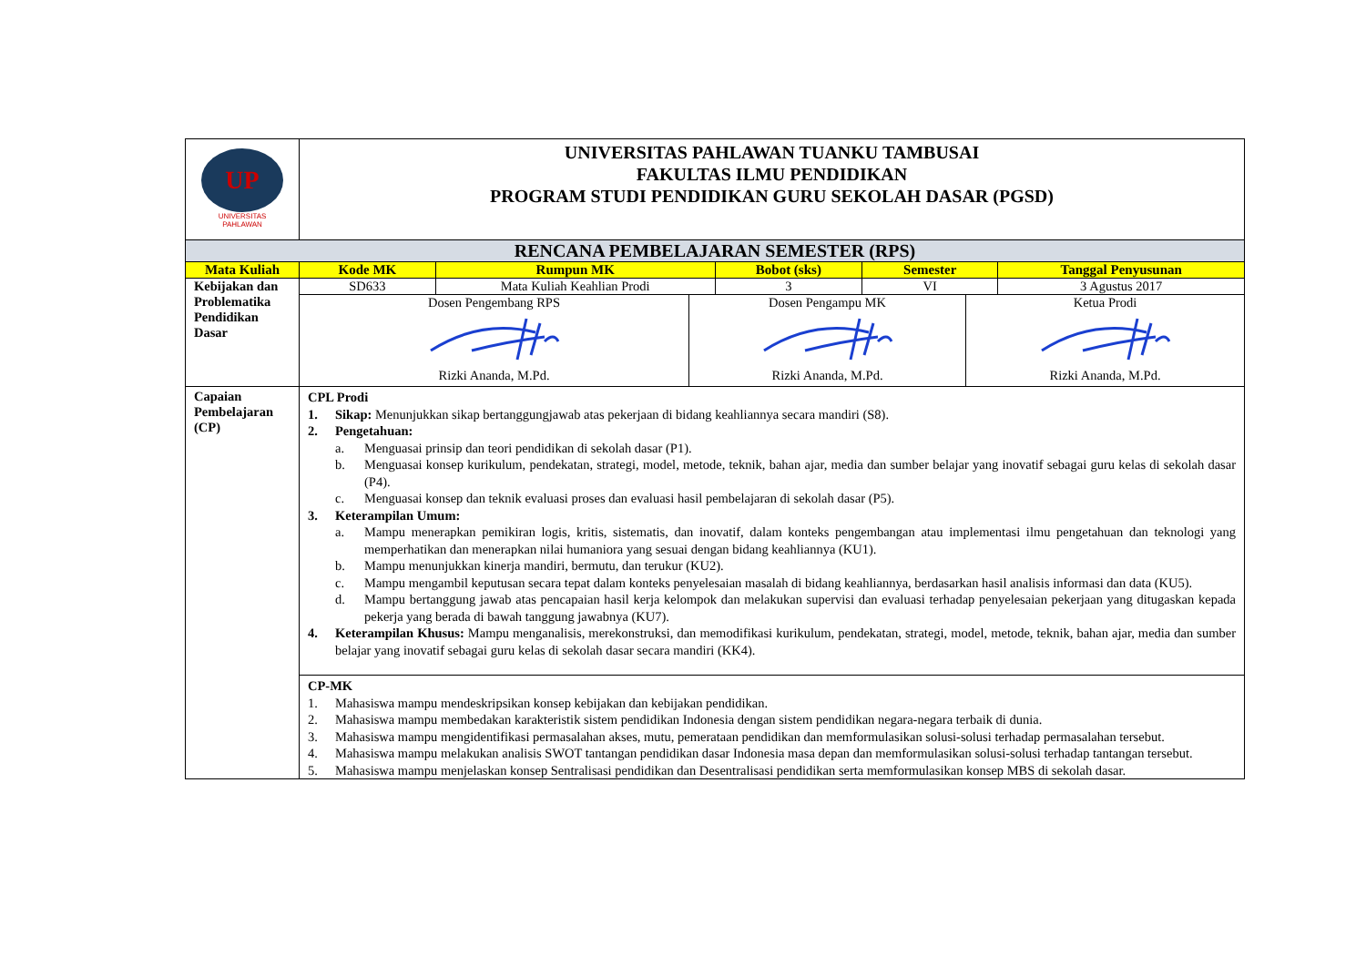| UP UNIVERSITAS PAHLAWAN | UNIVERSITAS PAHLAWAN TUANKU TAMBUSAI FAKULTAS ILMU PENDIDIKAN PROGRAM STUDI PENDIDIKAN GURU SEKOLAH DASAR (PGSD) | | | | |
| RENCANA PEMBELAJARAN SEMESTER (RPS) | | | | | |
| Mata Kuliah | Kode MK | Rumpun MK | Bobot (sks) | Semester | Tanggal Penyusunan |
| Kebijakan dan Problematika Pendidikan Dasar | SD633 | Mata Kuliah Keahlian Prodi | 3 | VI | 3 Agustus 2017 |
| | Dosen Pengembang RPS Rizki Ananda, M.Pd. Dosen Pengampu MK Rizki Ananda, M.Pd. Ketua Prodi Rizki Ananda, M.Pd. | | | | |
| Capaian Pembelajaran (CP) | CPL Prodi 1. Sikap: Menunjukkan sikap bertanggungjawab atas pekerjaan di bidang keahliannya secara mandiri (S8). 2. Pengetahuan: a. Menguasai prinsip dan teori pendidikan di sekolah dasar (P1). b. Menguasai konsep kurikulum, pendekatan, strategi, model, metode, teknik, bahan ajar, media dan sumber belajar yang inovatif sebagai guru kelas di sekolah dasar (P4). c. Menguasai konsep dan teknik evaluasi proses dan evaluasi hasil pembelajaran di sekolah dasar (P5). 3. Keterampilan Umum: a. Mampu menerapkan pemikiran logis, kritis, sistematis, dan inovatif, dalam konteks pengembangan atau implementasi ilmu pengetahuan dan teknologi yang memperhatikan dan menerapkan nilai humaniora yang sesuai dengan bidang keahliannya (KU1). b. Mampu menunjukkan kinerja mandiri, bermutu, dan terukur (KU2). c. Mampu mengambil keputusan secara tepat dalam konteks penyelesaian masalah di bidang keahliannya, berdasarkan hasil analisis informasi dan data (KU5). d. Mampu bertanggung jawab atas pencapaian hasil kerja kelompok dan melakukan supervisi dan evaluasi terhadap penyelesaian pekerjaan yang ditugaskan kepada pekerja yang berada di bawah tanggung jawabnya (KU7). 4. Keterampilan Khusus: Mampu menganalisis, merekonstruksi, dan memodifikasi kurikulum, pendekatan, strategi, model, metode, teknik, bahan ajar, media dan sumber belajar yang inovatif sebagai guru kelas di sekolah dasar secara mandiri (KK4). | | | | |
| | CP-MK 1. Mahasiswa mampu mendeskripsikan konsep kebijakan dan kebijakan pendidikan. 2. Mahasiswa mampu membedakan karakteristik sistem pendidikan Indonesia dengan sistem pendidikan negara-negara terbaik di dunia. 3. Mahasiswa mampu mengidentifikasi permasalahan akses, mutu, pemerataan pendidikan dan memformulasikan solusi-solusi terhadap permasalahan tersebut. 4. Mahasiswa mampu melakukan analisis SWOT tantangan pendidikan dasar Indonesia masa depan dan memformulasikan solusi-solusi terhadap tantangan tersebut. 5. Mahasiswa mampu menjelaskan konsep Sentralisasi pendidikan dan Desentralisasi pendidikan serta memformulasikan konsep MBS di sekolah dasar. | | | | |